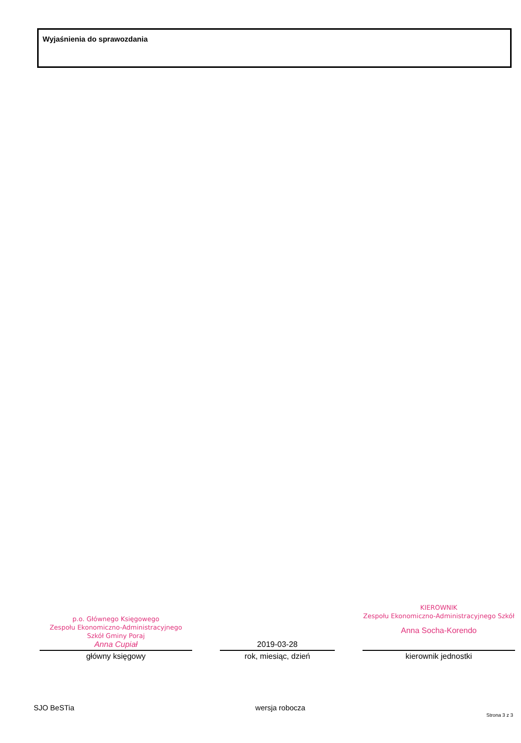Wyjaśnienia do sprawozdania
p.o. Głównego Księgowego
Zespołu Ekonomiczno-Administracyjnego
Szkół Gminy Poraj
Anna Cupiał
główny księgowy
2019-03-28
rok, miesiąc, dzień
KIEROWNIK
Zespołu Ekonomiczno-Administracyjnego Szkół
Anna Socha-Korendo
kierownik jednostki
SJO BeSTia wersja robocza Strona 3 z 3